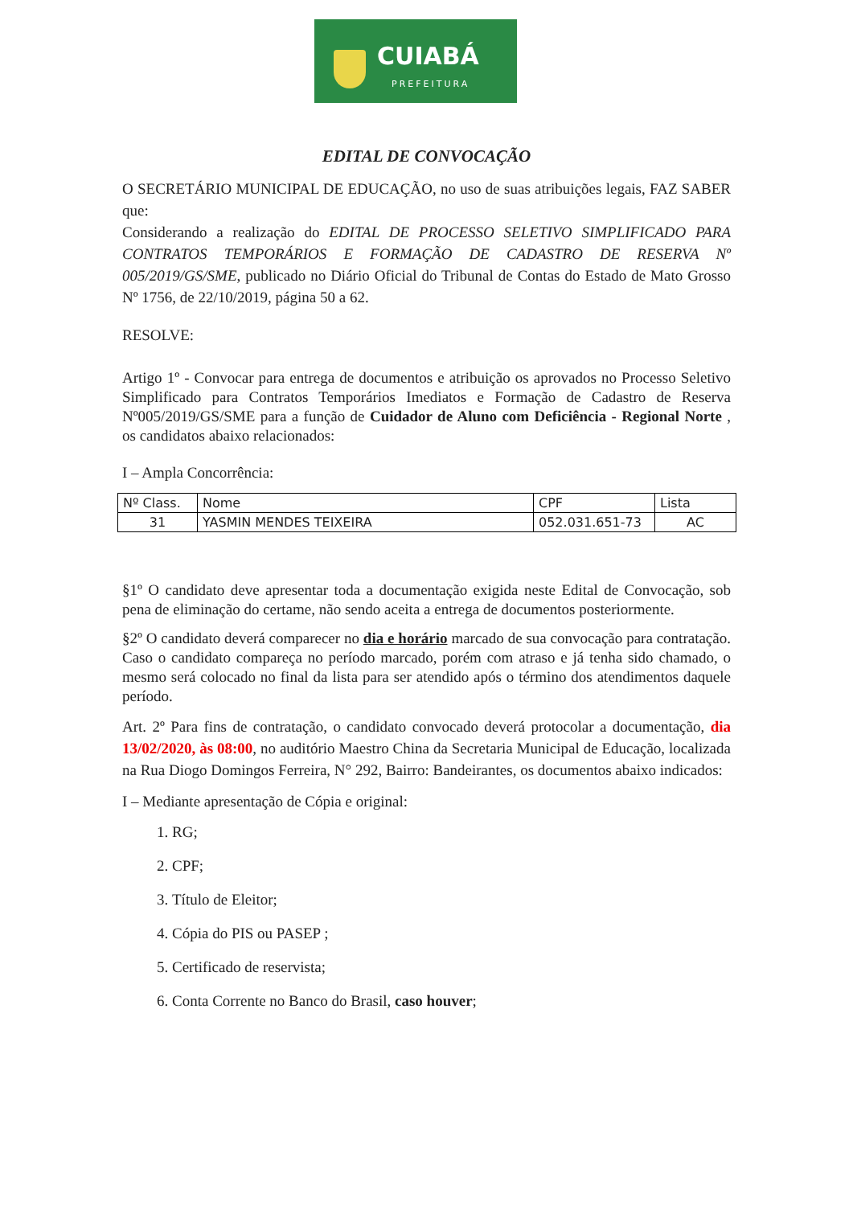CUIABÁ
PREFEITURA
EDITAL DE CONVOCAÇÃO
O SECRETÁRIO MUNICIPAL DE EDUCAÇÃO, no uso de suas atribuições legais, FAZ SABER que:
Considerando a realização do EDITAL DE PROCESSO SELETIVO SIMPLIFICADO PARA CONTRATOS TEMPORÁRIOS E FORMAÇÃO DE CADASTRO DE RESERVA Nº 005/2019/GS/SME, publicado no Diário Oficial do Tribunal de Contas do Estado de Mato Grosso Nº 1756, de 22/10/2019, página 50 a 62.
RESOLVE:
Artigo 1º - Convocar para entrega de documentos e atribuição os aprovados no Processo Seletivo Simplificado para Contratos Temporários Imediatos e Formação de Cadastro de Reserva Nº005/2019/GS/SME para a função de Cuidador de Aluno com Deficiência - Regional Norte , os candidatos abaixo relacionados:
I – Ampla Concorrência:
| Nº Class. | Nome | CPF | Lista |
| --- | --- | --- | --- |
| 31 | YASMIN MENDES TEIXEIRA | 052.031.651-73 | AC |
§1º O candidato deve apresentar toda a documentação exigida neste Edital de Convocação, sob pena de eliminação do certame, não sendo aceita a entrega de documentos posteriormente.
§2º O candidato deverá comparecer no dia e horário marcado de sua convocação para contratação. Caso o candidato compareça no período marcado, porém com atraso e já tenha sido chamado, o mesmo será colocado no final da lista para ser atendido após o término dos atendimentos daquele período.
Art. 2º Para fins de contratação, o candidato convocado deverá protocolar a documentação, dia 13/02/2020, às 08:00, no auditório Maestro China da Secretaria Municipal de Educação, localizada na Rua Diogo Domingos Ferreira, N° 292, Bairro: Bandeirantes, os documentos abaixo indicados:
I – Mediante apresentação de Cópia e original:
1. RG;
2. CPF;
3. Título de Eleitor;
4. Cópia do PIS ou PASEP ;
5. Certificado de reservista;
6. Conta Corrente no Banco do Brasil, caso houver;